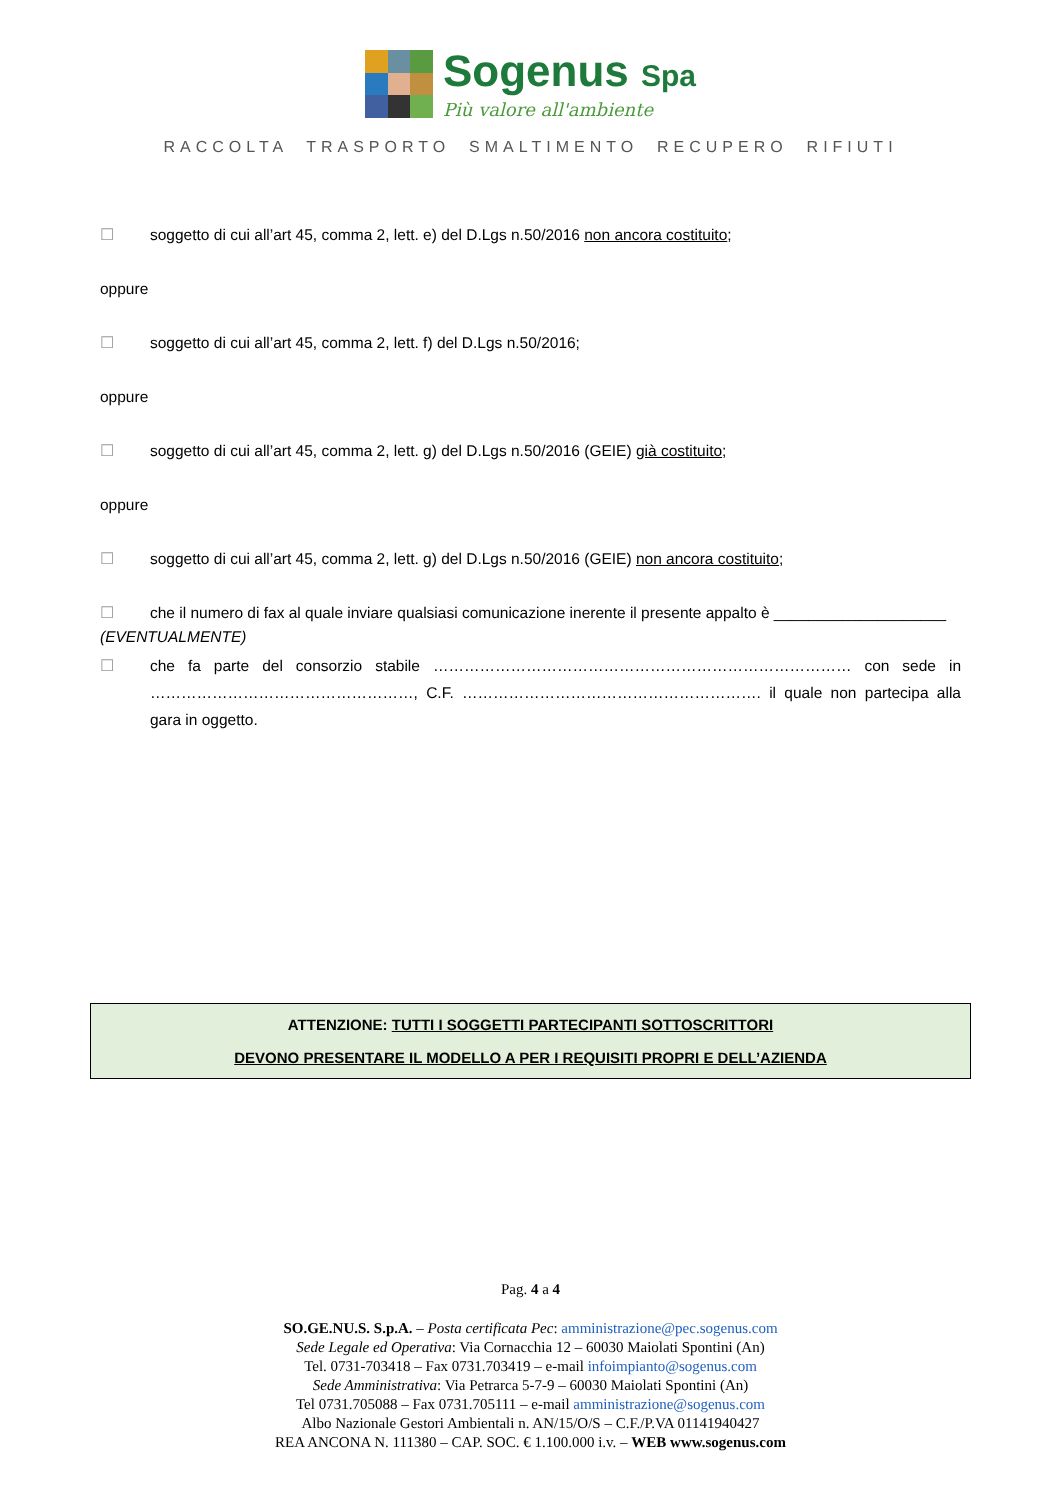Sogenus Spa
Più valore all'ambiente
RACCOLTA TRASPORTO SMALTIMENTO RECUPERO RIFIUTI
☐ soggetto di cui all’art 45, comma 2, lett. e) del D.Lgs n.50/2016 non ancora costituito;
oppure
☐ soggetto di cui all’art 45, comma 2, lett. f) del D.Lgs n.50/2016;
oppure
☐ soggetto di cui all’art 45, comma 2, lett. g) del D.Lgs n.50/2016 (GEIE) già costituito;
oppure
☐ soggetto di cui all’art 45, comma 2, lett. g) del D.Lgs n.50/2016 (GEIE) non ancora costituito;
☐ che il numero di fax al quale inviare qualsiasi comunicazione inerente il presente appalto è ____________________
(EVENTUALMENTE)
☐ che fa parte del consorzio stabile ……………………………………………………………………… con sede in ……………………………………………, C.F. …………………………………………………. il quale non partecipa alla gara in oggetto.
ATTENZIONE: TUTTI I SOGGETTI PARTECIPANTI SOTTOSCRITTORI
DEVONO PRESENTARE IL MODELLO A PER I REQUISITI PROPRI E DELL’AZIENDA
Pag. 4 a 4
SO.GE.NU.S. S.p.A. – Posta certificata Pec: amministrazione@pec.sogenus.com
Sede Legale ed Operativa: Via Cornacchia 12 – 60030 Maiolati Spontini (An)
Tel. 0731-703418 – Fax 0731.703419 – e-mail infoimpianto@sogenus.com
Sede Amministrativa: Via Petrarca 5-7-9 – 60030 Maiolati Spontini (An)
Tel 0731.705088 – Fax 0731.705111 – e-mail amministrazione@sogenus.com
Albo Nazionale Gestori Ambientali n. AN/15/O/S – C.F./P.VA 01141940427
REA ANCONA N. 111380 – CAP. SOC. € 1.100.000 i.v. – WEB www.sogenus.com